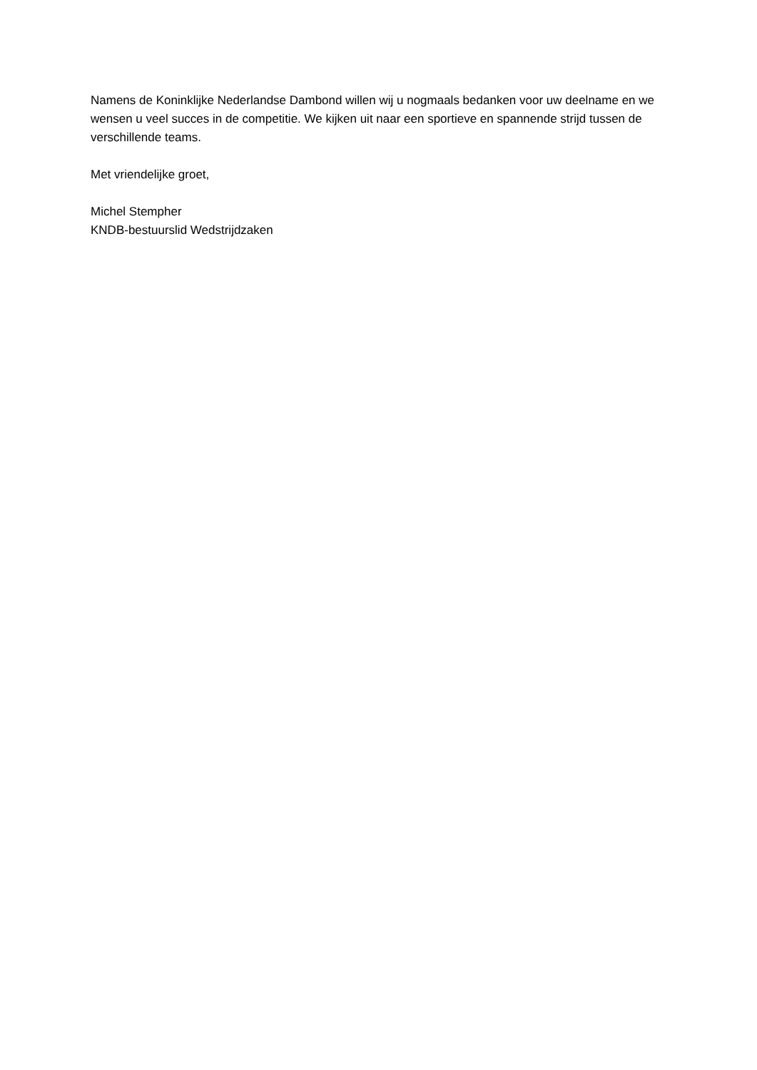Namens de Koninklijke Nederlandse Dambond willen wij u nogmaals bedanken voor uw deelname en we wensen u veel succes in de competitie. We kijken uit naar een sportieve en spannende strijd tussen de verschillende teams.
Met vriendelijke groet,
Michel Stempher
KNDB-bestuurslid Wedstrijdzaken